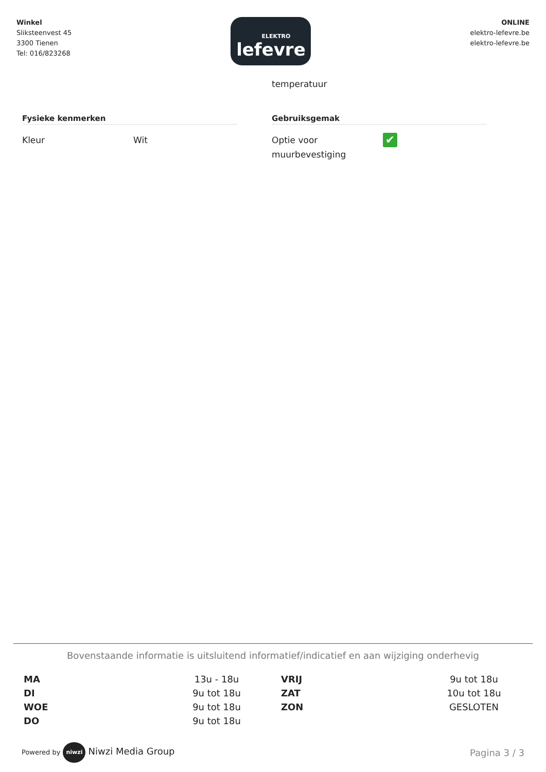Winkel
Sliksteenvest 45
3300 Tienen
Tel: 016/823268
ELEKTRO
lefevre
ONLINE
elektro-lefevre.be
elektro-lefevre.be
Fysieke kenmerken
Kleur Wit
temperatuur
Gebruiksgemak
Optie voor muurbevestiging
✔
Bovenstaande informatie is uitsluitend informatief/indicatief en aan wijziging onderhevig
| MA | 13u - 18u | VRIJ | 9u tot 18u |
| DI | 9u tot 18u | ZAT | 10u tot 18u |
| WOE | 9u tot 18u | ZON | GESLOTEN |
| DO | 9u tot 18u | | |
Powered by niwzi Niwzi Media Group
Pagina 3 / 3